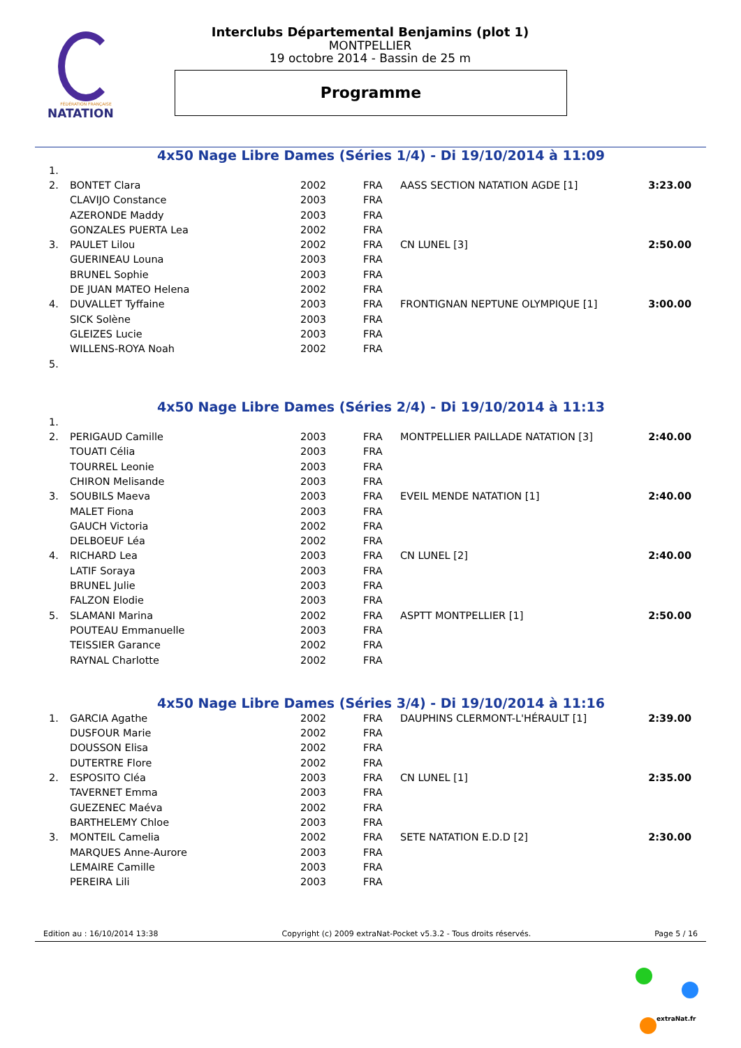FÉDÉRATION FRANÇAISE
NATATION
Interclubs Départemental Benjamins (plot 1)
MONTPELLIER
19 octobre 2014 - Bassin de 25 m
Programme
4x50 Nage Libre Dames (Séries 1/4) - Di 19/10/2014 à 11:09
| 1. | | | | | |
| 2. | BONTET Clara | 2002 | FRA | AASS SECTION NATATION AGDE [1] | 3:23.00 |
| | CLAVIJO Constance | 2003 | FRA | | |
| | AZERONDE Maddy | 2003 | FRA | | |
| | GONZALES PUERTA Lea | 2002 | FRA | | |
| 3. | PAULET Lilou | 2002 | FRA | CN LUNEL [3] | 2:50.00 |
| | GUERINEAU Louna | 2003 | FRA | | |
| | BRUNEL Sophie | 2003 | FRA | | |
| | DE JUAN MATEO Helena | 2002 | FRA | | |
| 4. | DUVALLET Tyffaine | 2003 | FRA | FRONTIGNAN NEPTUNE OLYMPIQUE [1] | 3:00.00 |
| | SICK Solène | 2003 | FRA | | |
| | GLEIZES Lucie | 2003 | FRA | | |
| | WILLENS-ROYA Noah | 2002 | FRA | | |
| 5. | | | | | |
4x50 Nage Libre Dames (Séries 2/4) - Di 19/10/2014 à 11:13
| 1. | | | | | |
| 2. | PERIGAUD Camille | 2003 | FRA | MONTPELLIER PAILLADE NATATION [3] | 2:40.00 |
| | TOUATI Célia | 2003 | FRA | | |
| | TOURREL Leonie | 2003 | FRA | | |
| | CHIRON Melisande | 2003 | FRA | | |
| 3. | SOUBILS Maeva | 2003 | FRA | EVEIL MENDE NATATION [1] | 2:40.00 |
| | MALET Fiona | 2003 | FRA | | |
| | GAUCH Victoria | 2002 | FRA | | |
| | DELBOEUF Léa | 2002 | FRA | | |
| 4. | RICHARD Lea | 2003 | FRA | CN LUNEL [2] | 2:40.00 |
| | LATIF Soraya | 2003 | FRA | | |
| | BRUNEL Julie | 2003 | FRA | | |
| | FALZON Elodie | 2003 | FRA | | |
| 5. | SLAMANI Marina | 2002 | FRA | ASPTT MONTPELLIER [1] | 2:50.00 |
| | POUTEAU Emmanuelle | 2003 | FRA | | |
| | TEISSIER Garance | 2002 | FRA | | |
| | RAYNAL Charlotte | 2002 | FRA | | |
4x50 Nage Libre Dames (Séries 3/4) - Di 19/10/2014 à 11:16
| 1. | GARCIA Agathe | 2002 | FRA | DAUPHINS CLERMONT-L'HÉRAULT [1] | 2:39.00 |
| | DUSFOUR Marie | 2002 | FRA | | |
| | DOUSSON Elisa | 2002 | FRA | | |
| | DUTERTRE Flore | 2002 | FRA | | |
| 2. | ESPOSITO Cléa | 2003 | FRA | CN LUNEL [1] | 2:35.00 |
| | TAVERNET Emma | 2003 | FRA | | |
| | GUEZENEC Maéva | 2002 | FRA | | |
| | BARTHELEMY Chloe | 2003 | FRA | | |
| 3. | MONTEIL Camelia | 2002 | FRA | SETE NATATION E.D.D [2] | 2:30.00 |
| | MARQUES Anne-Aurore | 2003 | FRA | | |
| | LEMAIRE Camille | 2003 | FRA | | |
| | PEREIRA Lili | 2003 | FRA | | |
Edition au : 16/10/2014 13:38 Copyright (c) 2009 extraNat-Pocket v5.3.2 - Tous droits réservés. Page 5 / 16
extraNat.fr